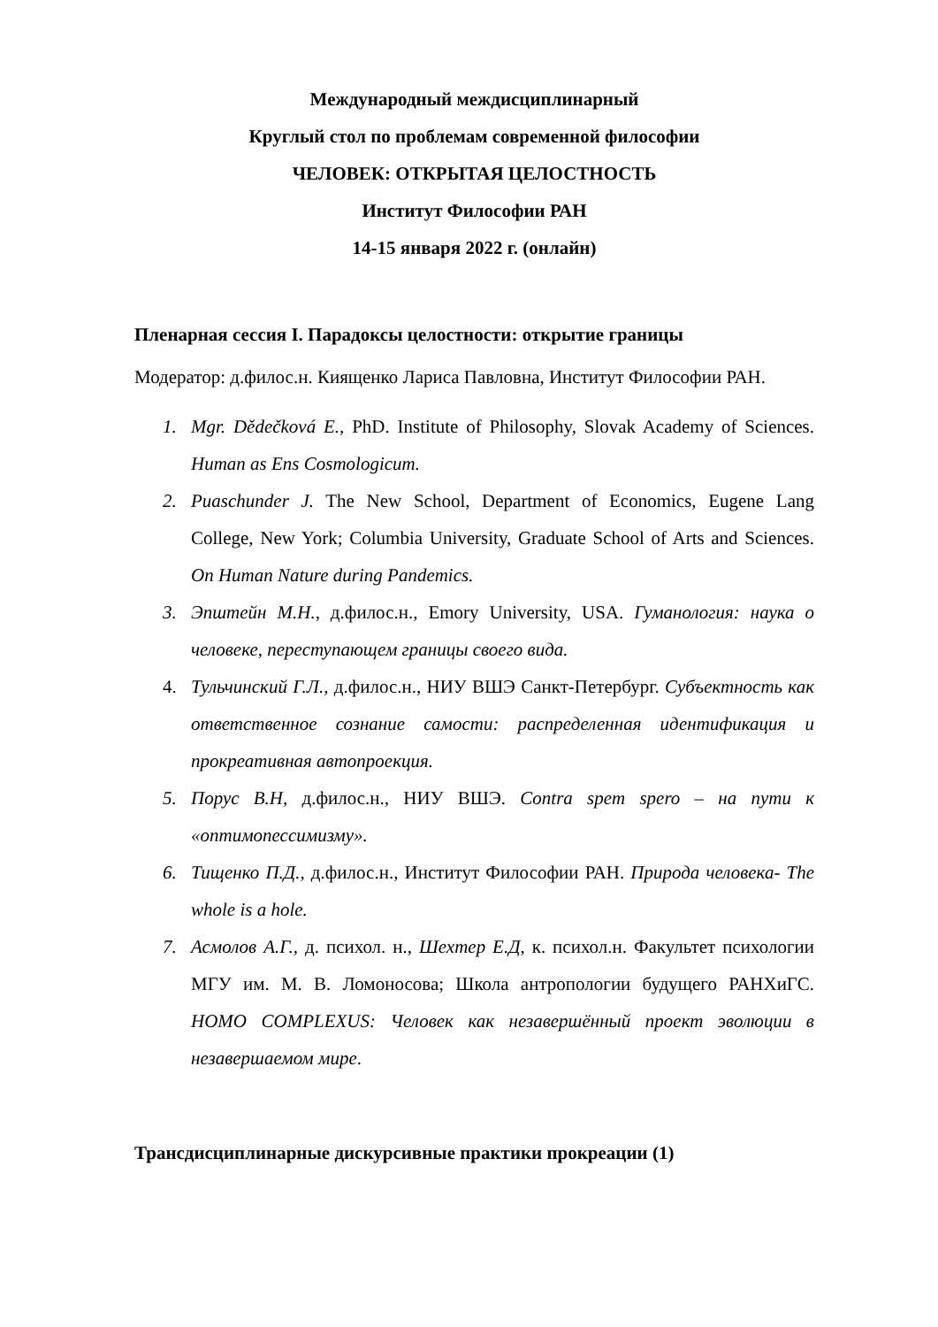Международный междисциплинарный
Круглый стол по проблемам современной философии
ЧЕЛОВЕК: ОТКРЫТАЯ ЦЕЛОСТНОСТЬ
Институт Философии РАН
14-15 января 2022 г. (онлайн)
Пленарная сессия I. Парадоксы целостности: открытие границы
Модератор: д.филос.н. Киященко Лариса Павловна, Институт Философии РАН.
1. Mgr. Dědečková E., PhD. Institute of Philosophy, Slovak Academy of Sciences. Human as Ens Cosmologicum.
2. Puaschunder J. The New School, Department of Economics, Eugene Lang College, New York; Columbia University, Graduate School of Arts and Sciences. On Human Nature during Pandemics.
3. Эпштейн М.Н., д.филос.н., Emory University, USA. Гуманология: наука о человеке, переступающем границы своего вида.
4. Тульчинский Г.Л., д.филос.н., НИУ ВШЭ Санкт-Петербург. Субъектность как ответственное сознание самости: распределенная идентификация и прокреативная автопроекция.
5. Порус В.Н, д.филос.н., НИУ ВШЭ. Contra spem spero – на пути к «оптимопессимизму».
6. Тищенко П.Д., д.филос.н., Институт Философии РАН. Природа человека- The whole is a hole.
7. Асмолов А.Г., д. психол. н., Шехтер Е.Д, к. психол.н. Факультет психологии МГУ им. М. В. Ломоносова; Школа антропологии будущего РАНХиГС. HOMO COMPLEXUS: Человек как незавершённый проект эволюции в незавершаемом мире.
Трансдисциплинарные дискурсивные практики прокреации (1)